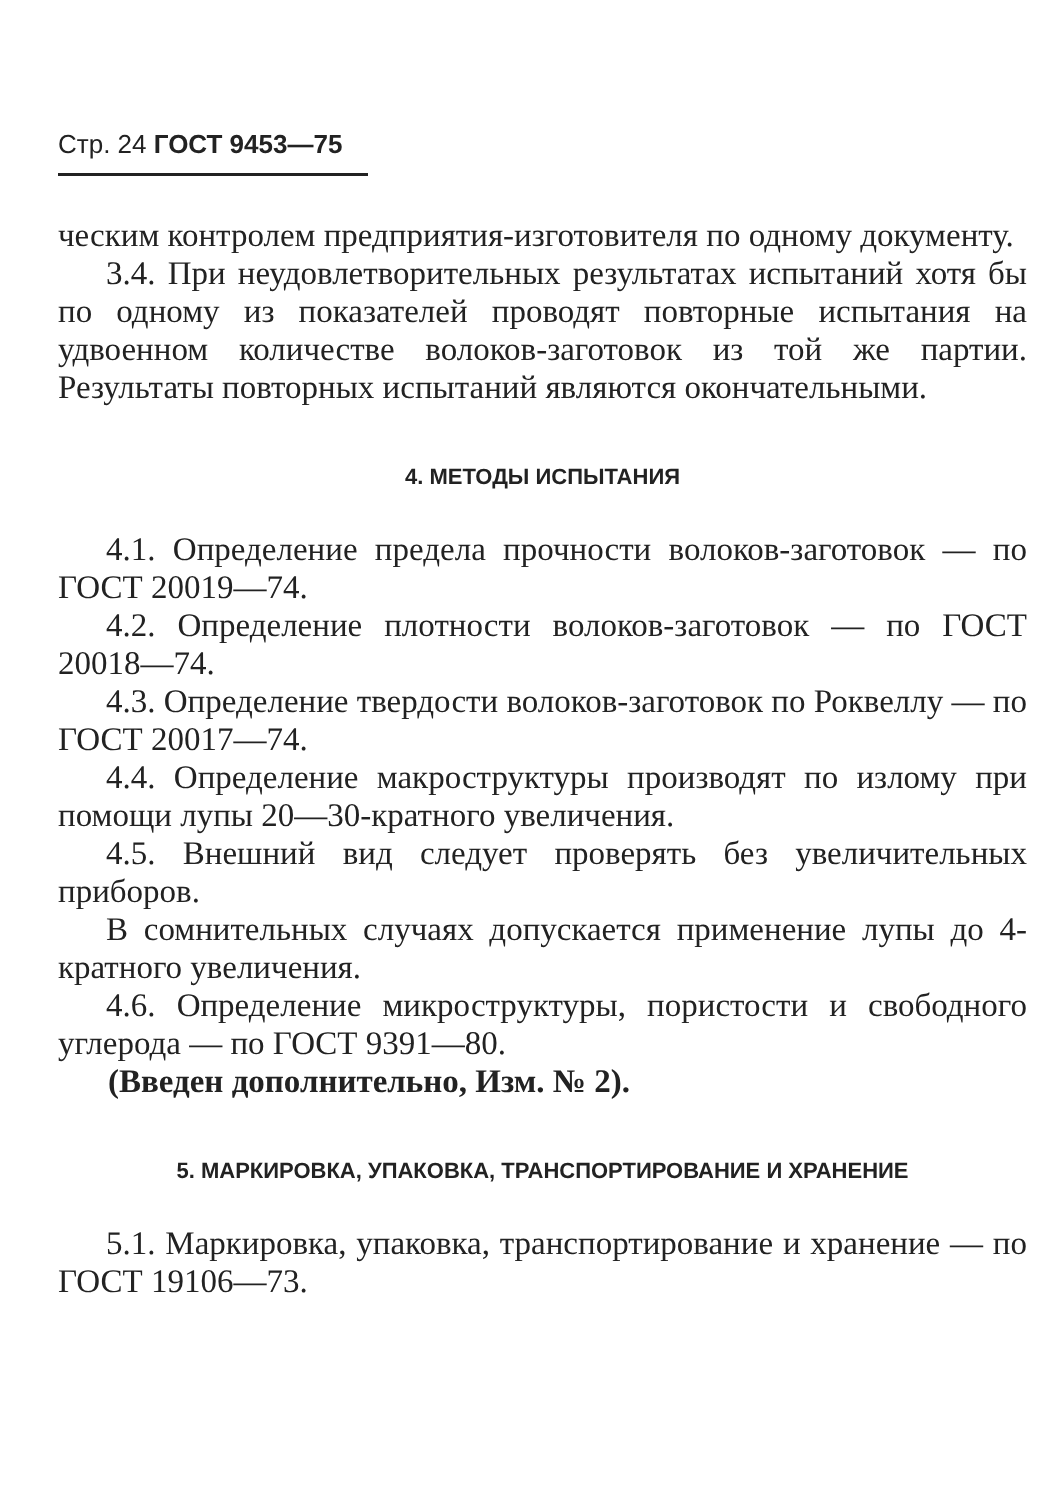Стр. 24 ГОСТ 9453—75
ческим контролем предприятия-изготовителя по одному документу.
3.4. При неудовлетворительных результатах испытаний хотя бы по одному из показателей проводят повторные испытания на удвоенном количестве волоков-заготовок из той же партии. Результаты повторных испытаний являются окончательными.
4. МЕТОДЫ ИСПЫТАНИЯ
4.1. Определение предела прочности волоков-заготовок — по ГОСТ 20019—74.
4.2. Определение плотности волоков-заготовок — по ГОСТ 20018—74.
4.3. Определение твердости волоков-заготовок по Роквеллу — по ГОСТ 20017—74.
4.4. Определение макроструктуры производят по излому при помощи лупы 20—30-кратного увеличения.
4.5. Внешний вид следует проверять без увеличительных приборов.
В сомнительных случаях допускается применение лупы до 4-кратного увеличения.
4.6. Определение микроструктуры, пористости и свободного углерода — по ГОСТ 9391—80.
(Введен дополнительно, Изм. № 2).
5. МАРКИРОВКА, УПАКОВКА, ТРАНСПОРТИРОВАНИЕ И ХРАНЕНИЕ
5.1. Маркировка, упаковка, транспортирование и хранение — по ГОСТ 19106—73.